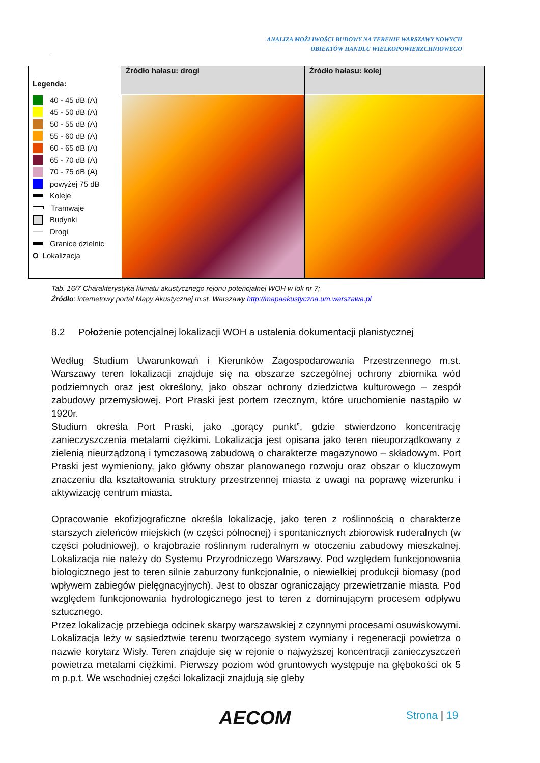ANALIZA MOŻLIWOŚCI BUDOWY NA TERENIE WARSZAWY NOWYCH
OBIEKTÓW HANDLU WIELKOPOWIERZCHNIOWEGO
| Legenda: 40 - 45 dB (A) 45 - 50 dB (A) 50 - 55 dB (A) 55 - 60 dB (A) 60 - 65 dB (A) 65 - 70 dB (A) 70 - 75 dB (A) powyżej 75 dB Koleje Tramwaje Budynki Drogi Granice dzielnic O Lokalizacja | Źródło hałasu: drogi | Źródło hałasu: kolej |
Tab. 16/7 Charakterystyka klimatu akustycznego rejonu potencjalnej WOH w lok nr 7;
Źródło: internetowy portal Mapy Akustycznej m.st. Warszawy http://mapaakustyczna.um.warszawa.pl
8.2 Położenie potencjalnej lokalizacji WOH a ustalenia dokumentacji planistycznej
Według Studium Uwarunkowań i Kierunków Zagospodarowania Przestrzennego m.st. Warszawy teren lokalizacji znajduje się na obszarze szczególnej ochrony zbiornika wód podziemnych oraz jest określony, jako obszar ochrony dziedzictwa kulturowego – zespół zabudowy przemysłowej. Port Praski jest portem rzecznym, które uruchomienie nastąpiło w 1920r.
Studium określa Port Praski, jako „gorący punkt”, gdzie stwierdzono koncentrację zanieczyszczenia metalami ciężkimi. Lokalizacja jest opisana jako teren nieuporządkowany z zielenią nieurządzoną i tymczasową zabudową o charakterze magazynowo – składowym. Port Praski jest wymieniony, jako główny obszar planowanego rozwoju oraz obszar o kluczowym znaczeniu dla kształtowania struktury przestrzennej miasta z uwagi na poprawę wizerunku i aktywizację centrum miasta.
Opracowanie ekofizjograficzne określa lokalizację, jako teren z roślinnością o charakterze starszych zieleńców miejskich (w części północnej) i spontanicznych zbiorowisk ruderalnych (w części południowej), o krajobrazie roślinnym ruderalnym w otoczeniu zabudowy mieszkalnej. Lokalizacja nie należy do Systemu Przyrodniczego Warszawy. Pod względem funkcjonowania biologicznego jest to teren silnie zaburzony funkcjonalnie, o niewielkiej produkcji biomasy (pod wpływem zabiegów pielęgnacyjnych). Jest to obszar ograniczający przewietrzanie miasta. Pod względem funkcjonowania hydrologicznego jest to teren z dominującym procesem odpływu sztucznego.
Przez lokalizację przebiega odcinek skarpy warszawskiej z czynnymi procesami osuwiskowymi. Lokalizacja leży w sąsiedztwie terenu tworzącego system wymiany i regeneracji powietrza o nazwie korytarz Wisły. Teren znajduje się w rejonie o najwyższej koncentracji zanieczyszczeń powietrza metalami ciężkimi. Pierwszy poziom wód gruntowych występuje na głębokości ok 5 m p.p.t. We wschodniej części lokalizacji znajdują się gleby
AECOM Strona | 19